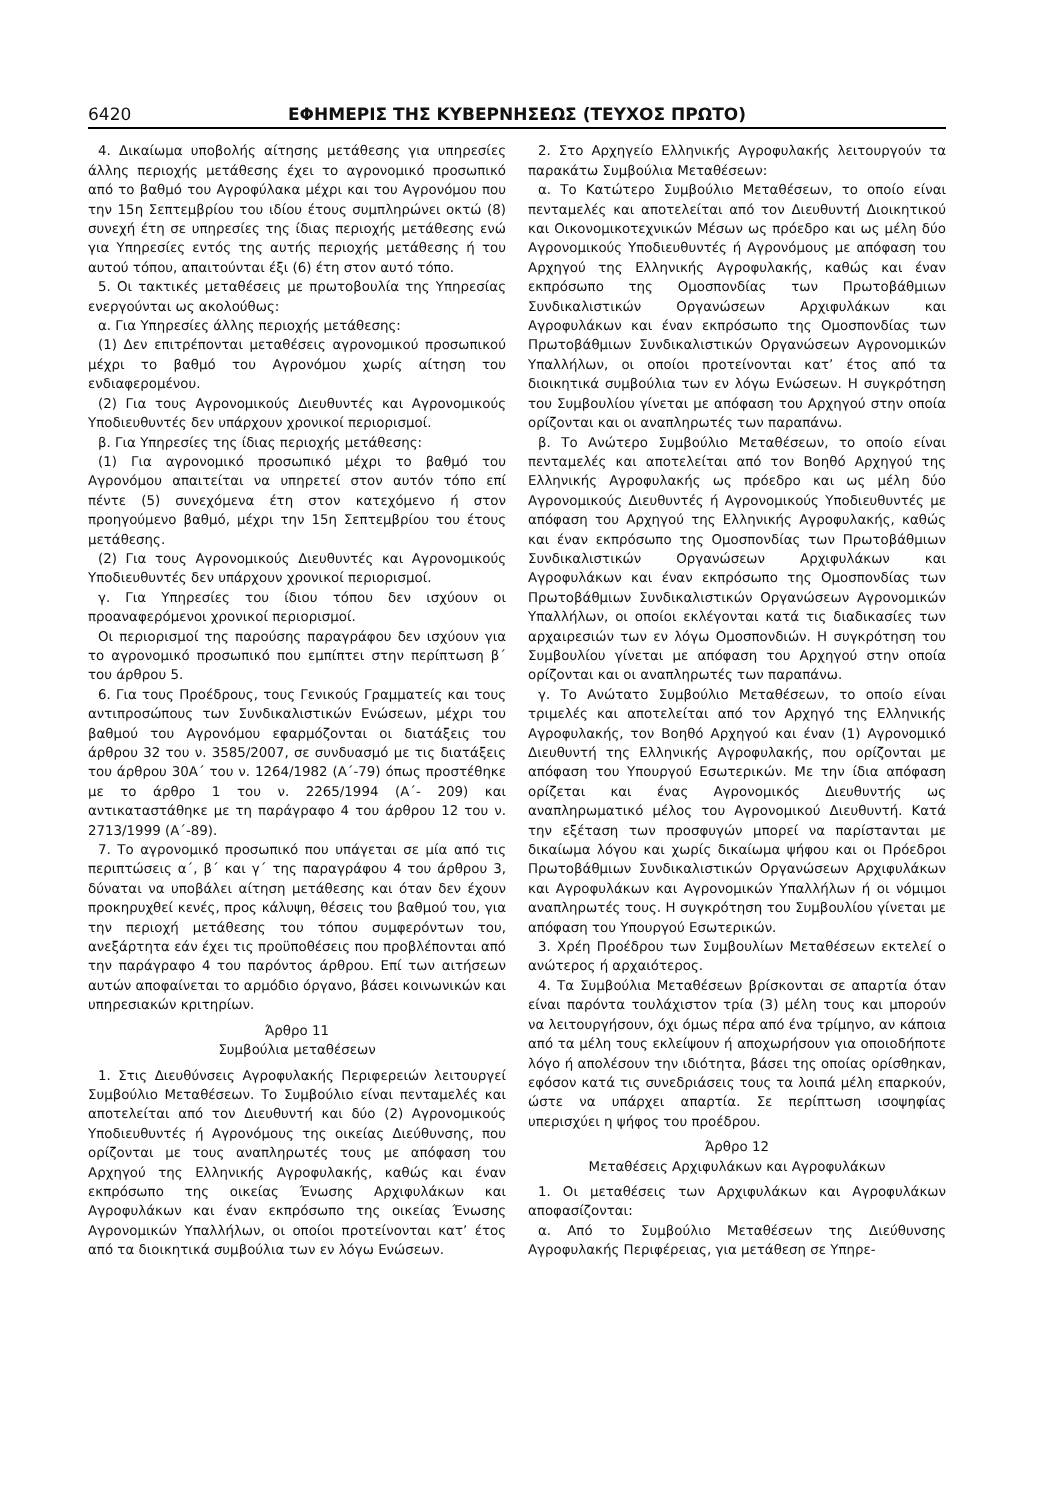6420 ΕΦΗΜΕΡΙΣ ΤΗΣ ΚΥΒΕΡΝΗΣΕΩΣ (ΤΕΥΧΟΣ ΠΡΩΤΟ)
4. Δικαίωμα υποβολής αίτησης μετάθεσης για υπηρεσίες άλλης περιοχής μετάθεσης έχει το αγρονομικό προσωπικό από το βαθμό του Αγροφύλακα μέχρι και του Αγρονόμου που την 15η Σεπτεμβρίου του ιδίου έτους συμπληρώνει οκτώ (8) συνεχή έτη σε υπηρεσίες της ίδιας περιοχής μετάθεσης ενώ για Υπηρεσίες εντός της αυτής περιοχής μετάθεσης ή του αυτού τόπου, απαιτούνται έξι (6) έτη στον αυτό τόπο.
5. Οι τακτικές μεταθέσεις με πρωτοβουλία της Υπηρεσίας ενεργούνται ως ακολούθως:
α. Για Υπηρεσίες άλλης περιοχής μετάθεσης:
(1) Δεν επιτρέπονται μεταθέσεις αγρονομικού προσωπικού μέχρι το βαθμό του Αγρονόμου χωρίς αίτηση του ενδιαφερομένου.
(2) Για τους Αγρονομικούς Διευθυντές και Αγρονομικούς Υποδιευθυντές δεν υπάρχουν χρονικοί περιορισμοί.
β. Για Υπηρεσίες της ίδιας περιοχής μετάθεσης:
(1) Για αγρονομικό προσωπικό μέχρι το βαθμό του Αγρονόμου απαιτείται να υπηρετεί στον αυτόν τόπο επί πέντε (5) συνεχόμενα έτη στον κατεχόμενο ή στον προηγούμενο βαθμό, μέχρι την 15η Σεπτεμβρίου του έτους μετάθεσης.
(2) Για τους Αγρονομικούς Διευθυντές και Αγρονομικούς Υποδιευθυντές δεν υπάρχουν χρονικοί περιορισμοί.
γ. Για Υπηρεσίες του ίδιου τόπου δεν ισχύουν οι προαναφερόμενοι χρονικοί περιορισμοί.
Οι περιορισμοί της παρούσης παραγράφου δεν ισχύουν για το αγρονομικό προσωπικό που εμπίπτει στην περίπτωση β΄ του άρθρου 5.
6. Για τους Προέδρους, τους Γενικούς Γραμματείς και τους αντιπροσώπους των Συνδικαλιστικών Ενώσεων, μέχρι του βαθμού του Αγρονόμου εφαρμόζονται οι διατάξεις του άρθρου 32 του ν. 3585/2007, σε συνδυασμό με τις διατάξεις του άρθρου 30Α΄ του ν. 1264/1982 (Α΄-79) όπως προστέθηκε με το άρθρο 1 του ν. 2265/1994 (Α΄- 209) και αντικαταστάθηκε με τη παράγραφο 4 του άρθρου 12 του ν. 2713/1999 (Α΄-89).
7. Το αγρονομικό προσωπικό που υπάγεται σε μία από τις περιπτώσεις α΄, β΄ και γ΄ της παραγράφου 4 του άρθρου 3, δύναται να υποβάλει αίτηση μετάθεσης και όταν δεν έχουν προκηρυχθεί κενές, προς κάλυψη, θέσεις του βαθμού του, για την περιοχή μετάθεσης του τόπου συμφερόντων του, ανεξάρτητα εάν έχει τις προϋποθέσεις που προβλέπονται από την παράγραφο 4 του παρόντος άρθρου. Επί των αιτήσεων αυτών αποφαίνεται το αρμόδιο όργανο, βάσει κοινωνικών και υπηρεσιακών κριτηρίων.
Άρθρο 11
Συμβούλια μεταθέσεων
1. Στις Διευθύνσεις Αγροφυλακής Περιφερειών λειτουργεί Συμβούλιο Μεταθέσεων. Το Συμβούλιο είναι πενταμελές και αποτελείται από τον Διευθυντή και δύο (2) Αγρονομικούς Υποδιευθυντές ή Αγρονόμους της οικείας Διεύθυνσης, που ορίζονται με τους αναπληρωτές τους με απόφαση του Αρχηγού της Ελληνικής Αγροφυλακής, καθώς και έναν εκπρόσωπο της οικείας Ένωσης Αρχιφυλάκων και Αγροφυλάκων και έναν εκπρόσωπο της οικείας Ένωσης Αγρονομικών Υπαλλήλων, οι οποίοι προτείνονται κατ’ έτος από τα διοικητικά συμβούλια των εν λόγω Ενώσεων.
2. Στο Αρχηγείο Ελληνικής Αγροφυλακής λειτουργούν τα παρακάτω Συμβούλια Μεταθέσεων:
α. Το Κατώτερο Συμβούλιο Μεταθέσεων, το οποίο είναι πενταμελές και αποτελείται από τον Διευθυντή Διοικητικού και Οικονομικοτεχνικών Μέσων ως πρόεδρο και ως μέλη δύο Αγρονομικούς Υποδιευθυντές ή Αγρονόμους με απόφαση του Αρχηγού της Ελληνικής Αγροφυλακής, καθώς και έναν εκπρόσωπο της Ομοσπονδίας των Πρωτοβάθμιων Συνδικαλιστικών Οργανώσεων Αρχιφυλάκων και Αγροφυλάκων και έναν εκπρόσωπο της Ομοσπονδίας των Πρωτοβάθμιων Συνδικαλιστικών Οργανώσεων Αγρονομικών Υπαλλήλων, οι οποίοι προτείνονται κατ’ έτος από τα διοικητικά συμβούλια των εν λόγω Ενώσεων. Η συγκρότηση του Συμβουλίου γίνεται με απόφαση του Αρχηγού στην οποία ορίζονται και οι αναπληρωτές των παραπάνω.
β. Το Ανώτερο Συμβούλιο Μεταθέσεων, το οποίο είναι πενταμελές και αποτελείται από τον Βοηθό Αρχηγού της Ελληνικής Αγροφυλακής ως πρόεδρο και ως μέλη δύο Αγρονομικούς Διευθυντές ή Αγρονομικούς Υποδιευθυντές με απόφαση του Αρχηγού της Ελληνικής Αγροφυλακής, καθώς και έναν εκπρόσωπο της Ομοσπονδίας των Πρωτοβάθμιων Συνδικαλιστικών Οργανώσεων Αρχιφυλάκων και Αγροφυλάκων και έναν εκπρόσωπο της Ομοσπονδίας των Πρωτοβάθμιων Συνδικαλιστικών Οργανώσεων Αγρονομικών Υπαλλήλων, οι οποίοι εκλέγονται κατά τις διαδικασίες των αρχαιρεσιών των εν λόγω Ομοσπονδιών. Η συγκρότηση του Συμβουλίου γίνεται με απόφαση του Αρχηγού στην οποία ορίζονται και οι αναπληρωτές των παραπάνω.
γ. Το Ανώτατο Συμβούλιο Μεταθέσεων, το οποίο είναι τριμελές και αποτελείται από τον Αρχηγό της Ελληνικής Αγροφυλακής, τον Βοηθό Αρχηγού και έναν (1) Αγρονομικό Διευθυντή της Ελληνικής Αγροφυλακής, που ορίζονται με απόφαση του Υπουργού Εσωτερικών. Με την ίδια απόφαση ορίζεται και ένας Αγρονομικός Διευθυντής ως αναπληρωματικό μέλος του Αγρονομικού Διευθυντή. Κατά την εξέταση των προσφυγών μπορεί να παρίστανται με δικαίωμα λόγου και χωρίς δικαίωμα ψήφου και οι Πρόεδροι Πρωτοβάθμιων Συνδικαλιστικών Οργανώσεων Αρχιφυλάκων και Αγροφυλάκων και Αγρονομικών Υπαλλήλων ή οι νόμιμοι αναπληρωτές τους. Η συγκρότηση του Συμβουλίου γίνεται με απόφαση του Υπουργού Εσωτερικών.
3. Χρέη Προέδρου των Συμβουλίων Μεταθέσεων εκτελεί ο ανώτερος ή αρχαιότερος.
4. Τα Συμβούλια Μεταθέσεων βρίσκονται σε απαρτία όταν είναι παρόντα τουλάχιστον τρία (3) μέλη τους και μπορούν να λειτουργήσουν, όχι όμως πέρα από ένα τρίμηνο, αν κάποια από τα μέλη τους εκλείψουν ή αποχωρήσουν για οποιοδήποτε λόγο ή απολέσουν την ιδιότητα, βάσει της οποίας ορίσθηκαν, εφόσον κατά τις συνεδριάσεις τους τα λοιπά μέλη επαρκούν, ώστε να υπάρχει απαρτία. Σε περίπτωση ισοψηφίας υπερισχύει η ψήφος του προέδρου.
Άρθρο 12
Μεταθέσεις Αρχιφυλάκων και Αγροφυλάκων
1. Οι μεταθέσεις των Αρχιφυλάκων και Αγροφυλάκων αποφασίζονται:
α. Από το Συμβούλιο Μεταθέσεων της Διεύθυνσης Αγροφυλακής Περιφέρειας, για μετάθεση σε Υπηρε-